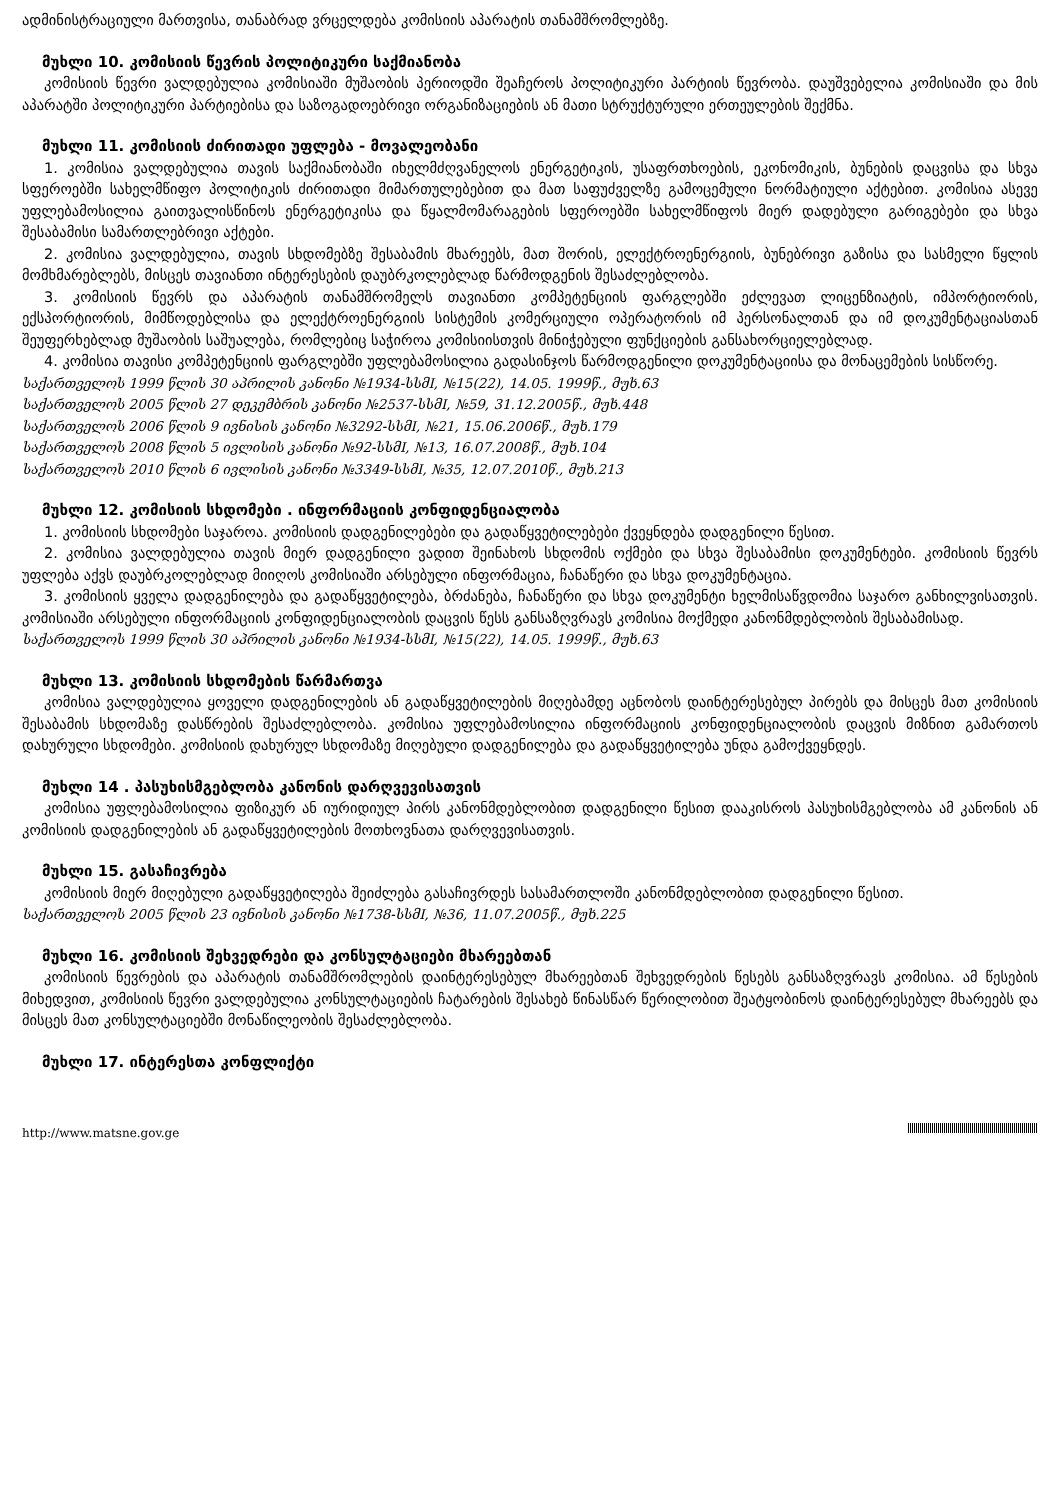ადმინისტრაციული მართვისა, თანაბრად ვრცელდება კომისიის აპარატის თანამშრომლებზე.
მუხლი 10. კომისიის წევრის პოლიტიკური საქმიანობა
კომისიის წევრი ვალდებულია კომისიაში მუშაობის პერიოდში შეაჩეროს პოლიტიკური პარტიის წევრობა. დაუშვებელია კომისიაში და მის აპარატში პოლიტიკური პარტიებისა და საზოგადოებრივი ორგანიზაციების ან მათი სტრუქტურული ერთეულების შექმნა.
მუხლი 11. კომისიის ძირითადი უფლება - მოვალეობანი
1. კომისია ვალდებულია თავის საქმიანობაში იხელმძღვანელოს ენერგეტიკის, უსაფრთხოების, ეკონომიკის, ბუნების დაცვისა და სხვა სფეროებში სახელმწიფო პოლიტიკის ძირითადი მიმართულებებით და მათ საფუძველზე გამოცემული ნორმატიული აქტებით. კომისია ასევე უფლებამოსილია გაითვალისწინოს ენერგეტიკისა და წყალმომარაგების სფეროებში სახელმწიფოს მიერ დადებული გარიგებები და სხვა შესაბამისი სამართლებრივი აქტები.
2. კომისია ვალდებულია, თავის სხდომებზე შესაბამის მხარეებს, მათ შორის, ელექტროენერგიის, ბუნებრივი გაზისა და სასმელი წყლის მომხმარებლებს, მისცეს თავიანთი ინტერესების დაუბრკოლებლად წარმოდგენის შესაძლებლობა.
3. კომისიის წევრს და აპარატის თანამშრომელს თავიანთი კომპეტენციის ფარგლებში ეძლევათ ლიცენზიატის, იმპორტიორის, ექსპორტიორის, მიმწოდებლისა და ელექტროენერგიის სისტემის კომერციული ოპერატორის იმ პერსონალთან და იმ დოკუმენტაციასთან შეუფერხებლად მუშაობის საშუალება, რომლებიც საჭიროა კომისიისთვის მინიჭებული ფუნქციების განსახორციელებლად.
4. კომისია თავისი კომპეტენციის ფარგლებში უფლებამოსილია გადასინჯოს წარმოდგენილი დოკუმენტაციისა და მონაცემების სისწორე.
საქართველოს 1999 წლის 30 აპრილის კანონი №1934-სსმI, №15(22), 14.05. 1999წ., მუხ.63
საქართველოს 2005 წლის 27 დეკემბრის კანონი №2537-სსმI, №59, 31.12.2005წ., მუხ.448
საქართველოს 2006 წლის 9 ივნისის კანონი №3292-სსმI, №21, 15.06.2006წ., მუხ.179
საქართველოს 2008 წლის 5 ივლისის კანონი №92-სსმI, №13, 16.07.2008წ., მუხ.104
საქართველოს 2010 წლის 6 ივლისის კანონი №3349-სსმI, №35, 12.07.2010წ., მუხ.213
მუხლი 12. კომისიის სხდომები . ინფორმაციის კონფიდენციალობა
1. კომისიის სხდომები საჯაროა. კომისიის დადგენილებები და გადაწყვეტილებები ქვეყნდება დადგენილი წესით.
2. კომისია ვალდებულია თავის მიერ დადგენილი ვადით შეინახოს სხდომის ოქმები და სხვა შესაბამისი დოკუმენტები. კომისიის წევრს უფლება აქვს დაუბრკოლებლად მიიღოს კომისიაში არსებული ინფორმაცია, ჩანაწერი და სხვა დოკუმენტაცია.
3. კომისიის ყველა დადგენილება და გადაწყვეტილება, ბრძანება, ჩანაწერი და სხვა დოკუმენტი ხელმისაწვდომია საჯარო განხილვისათვის. კომისიაში არსებული ინფორმაციის კონფიდენციალობის დაცვის წესს განსაზღვრავს კომისია მოქმედი კანონმდებლობის შესაბამისად.
საქართველოს 1999 წლის 30 აპრილის კანონი №1934-სსმI, №15(22), 14.05. 1999წ., მუხ.63
მუხლი 13. კომისიის სხდომების წარმართვა
კომისია ვალდებულია ყოველი დადგენილების ან გადაწყვეტილების მიღებამდე აცნობოს დაინტერესებულ პირებს და მისცეს მათ კომისიის შესაბამის სხდომაზე დასწრების შესაძლებლობა. კომისია უფლებამოსილია ინფორმაციის კონფიდენციალობის დაცვის მიზნით გამართოს დახურული სხდომები. კომისიის დახურულ სხდომაზე მიღებული დადგენილება და გადაწყვეტილება უნდა გამოქვეყნდეს.
მუხლი 14 . პასუხისმგებლობა კანონის დარღვევისათვის
კომისია უფლებამოსილია ფიზიკურ ან იურიდიულ პირს კანონმდებლობით დადგენილი წესით დააკისროს პასუხისმგებლობა ამ კანონის ან კომისიის დადგენილების ან გადაწყვეტილების მოთხოვნათა დარღვევისათვის.
მუხლი 15. გასაჩივრება
კომისიის მიერ მიღებული გადაწყვეტილება შეიძლება გასაჩივრდეს სასამართლოში კანონმდებლობით დადგენილი წესით.
საქართველოს 2005 წლის 23 ივნისის კანონი №1738-სსმI, №36, 11.07.2005წ., მუხ.225
მუხლი 16. კომისიის შეხვედრები და კონსულტაციები მხარეებთან
კომისიის წევრების და აპარატის თანამშრომლების დაინტერესებულ მხარეებთან შეხვედრების წესებს განსაზღვრავს კომისია. ამ წესების მიხედვით, კომისიის წევრი ვალდებულია კონსულტაციების ჩატარების შესახებ წინასწარ წერილობით შეატყობინოს დაინტერესებულ მხარეებს და მისცეს მათ კონსულტაციებში მონაწილეობის შესაძლებლობა.
მუხლი 17. ინტერესთა კონფლიქტი
http://www.matsne.gov.ge